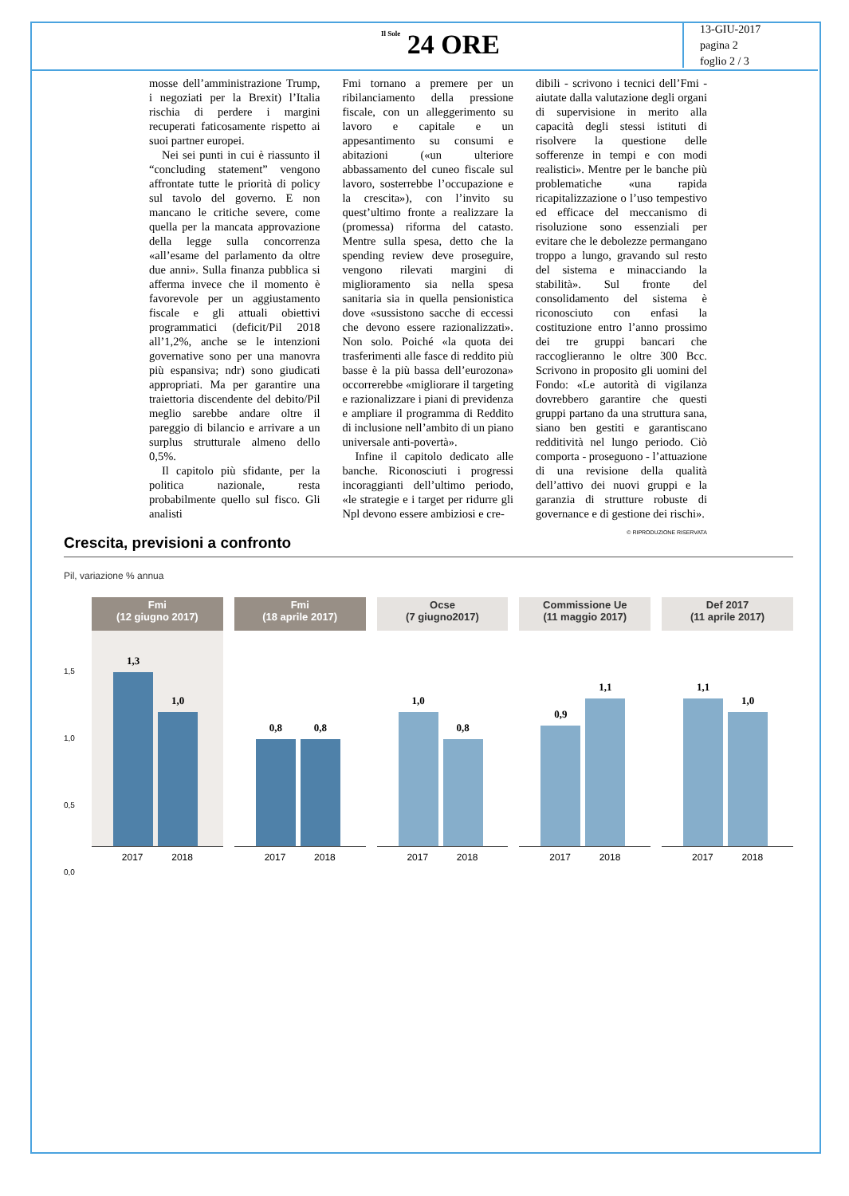Il Sole 24 ORE
13-GIU-2017
pagina 2
foglio 2 / 3
mosse dell’amministrazione Trump, i negoziati per la Brexit) l’Italia rischia di perdere i margini recuperati faticosamente rispetto ai suoi partner europei.
Nei sei punti in cui è riassunto il “concluding statement” vengono affrontate tutte le priorità di policy sul tavolo del governo. E non mancano le critiche severe, come quella per la mancata approvazione della legge sulla concorrenza «all’esame del parlamento da oltre due anni». Sulla finanza pubblica si afferma invece che il momento è favorevole per un aggiustamento fiscale e gli attuali obiettivi programmatici (deficit/Pil 2018 all’1,2%, anche se le intenzioni governative sono per una manovra più espansiva; ndr) sono giudicati appropriati. Ma per garantire una traiettoria discendente del debito/Pil meglio sarebbe andare oltre il pareggio di bilancio e arrivare a un surplus strutturale almeno dello 0,5%.
Il capitolo più sfidante, per la politica nazionale, resta probabilmente quello sul fisco. Gli analisti
Fmi tornano a premere per un ribilanciamento della pressione fiscale, con un alleggerimento su lavoro e capitale e un appesantimento su consumi e abitazioni («un ulteriore abbassamento del cuneo fiscale sul lavoro, sosterrebbe l’occupazione e la crescita»), con l’invito su quest’ultimo fronte a realizzare la (promessa) riforma del catasto. Mentre sulla spesa, detto che la spending review deve proseguire, vengono rilevati margini di miglioramento sia nella spesa sanitaria sia in quella pensionistica dove «sussistono sacche di eccessi che devono essere razionalizzati». Non solo. Poiché «la quota dei trasferimenti alle fasce di reddito più basse è la più bassa dell’eurozona» occorrerebbe «migliorare il targeting e razionalizzare i piani di previdenza e ampliare il programma di Reddito di inclusione nell’ambito di un piano universale anti-povertà».
Infine il capitolo dedicato alle banche. Riconosciuti i progressi incoraggianti dell’ultimo periodo, «le strategie e i target per ridurre gli Npl devono essere ambiziosi e cre-
dibili - scrivono i tecnici dell’Fmi - aiutate dalla valutazione degli organi di supervisione in merito alla capacità degli stessi istituti di risolvere la questione delle sofferenze in tempi e con modi realistici». Mentre per le banche più problematiche «una rapida ricapitalizzazione o l’uso tempestivo ed efficace del meccanismo di risoluzione sono essenziali per evitare che le debolezze permangano troppo a lungo, gravando sul resto del sistema e minacciando la stabilità». Sul fronte del consolidamento del sistema è riconosciuto con enfasi la costituzione entro l’anno prossimo dei tre gruppi bancari che raccoglieranno le oltre 300 Bcc. Scrivono in proposito gli uomini del Fondo: «Le autorità di vigilanza dovrebbero garantire che questi gruppi partano da una struttura sana, siano ben gestiti e garantiscano redditività nel lungo periodo. Ciò comporta - proseguono - l’attuazione di una revisione della qualità dell’attivo dei nuovi gruppi e la garanzia di strutture robuste di governance e di gestione dei rischi».
© RIPRODUZIONE RISERVATA
Crescita, previsioni a confronto
Pil, variazione % annua
1,5
1,0
0,5
0,0
Fmi
(12 giugno 2017)
1,3
1,0
2017 2018
Fmi
(18 aprile 2017)
0,8 0,8
2017 2018
Ocse
(7 giugno2017)
1,0
0,8
2017 2018
Commissione Ue
(11 maggio 2017)
0,9
1,1
2017 2018
Def 2017
(11 aprile 2017)
1,1
1,0
2017 2018